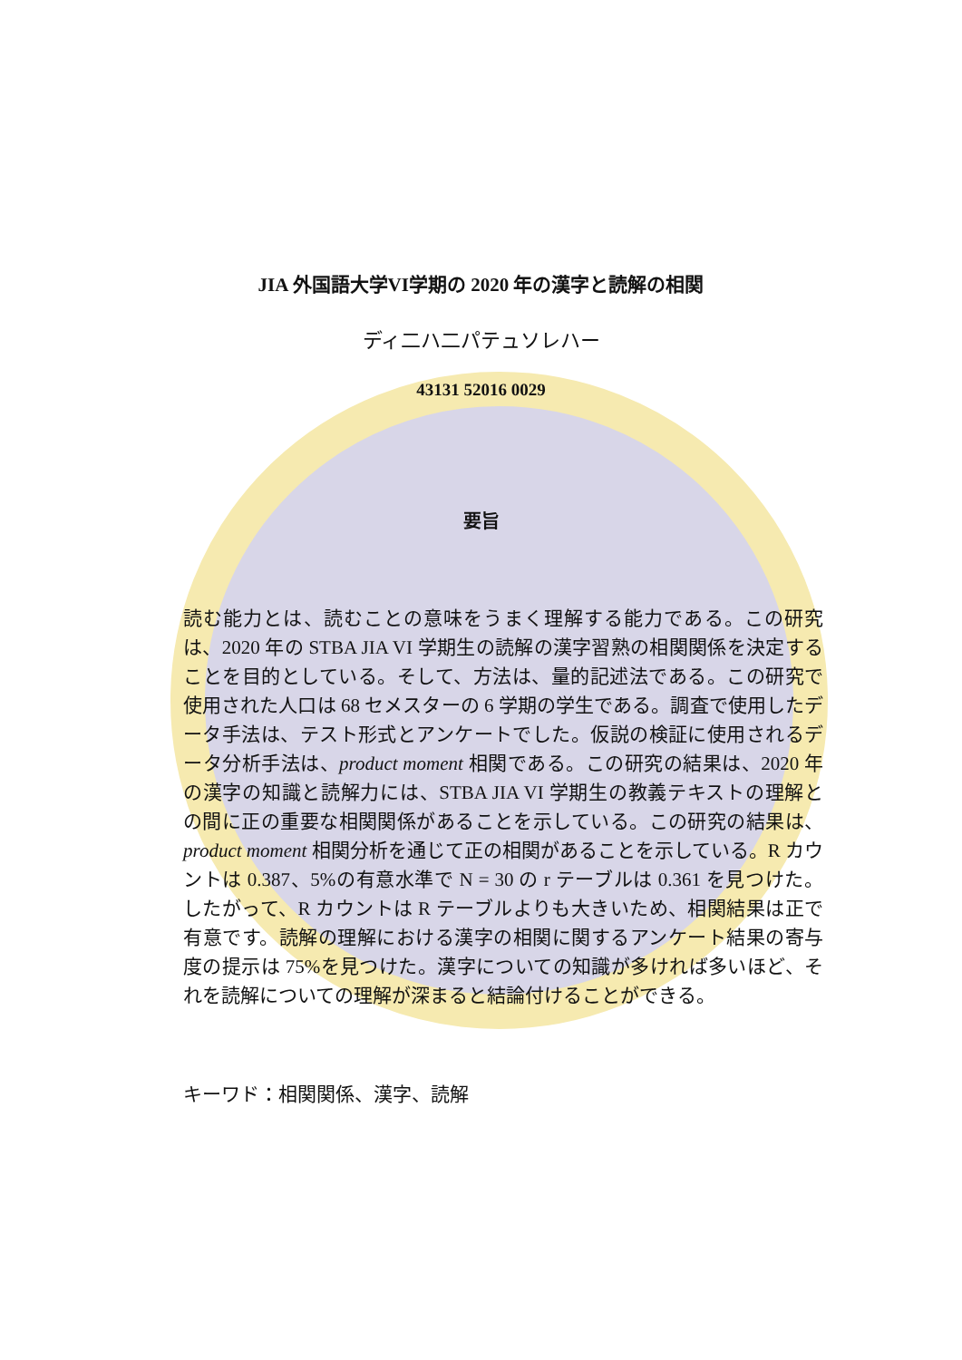JIA 外国語大学VI学期の 2020 年の漢字と読解の相関
ディ二ハ二パテュソレハー
43131 52016 0029
要旨
読む能力とは、読むことの意味をうまく理解する能力である。この研究は、2020 年の STBA JIA VI 学期生の読解の漢字習熟の相関関係を決定することを目的としている。そして、方法は、量的記述法である。この研究で使用された人口は 68 セメスターの 6 学期の学生である。調査で使用したデータ手法は、テスト形式とアンケートでした。仮説の検証に使用されるデータ分析手法は、product moment 相関である。この研究の結果は、2020 年の漢字の知識と読解力には、STBA JIA VI 学期生の教義テキストの理解との間に正の重要な相関関係があることを示している。この研究の結果は、product moment 相関分析を通じて正の相関があることを示している。R カウントは 0.387、5%の有意水準で N = 30 の r テーブルは 0.361 を見つけた。したがって、R カウントは R テーブルよりも大きいため、相関結果は正で有意です。読解の理解における漢字の相関に関するアンケート結果の寄与度の提示は 75%を見つけた。漢字についての知識が多ければ多いほど、それを読解についての理解が深まると結論付けることができる。
キーワド：相関関係、漢字、読解